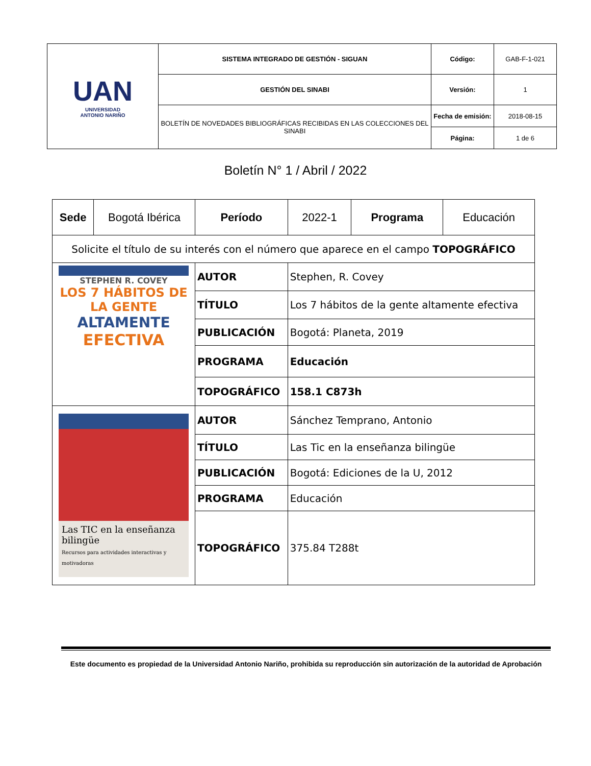| UAN UNIVERSIDAD ANTONIO NARIÑO | SISTEMA INTEGRADO DE GESTIÓN - SIGUAN | Código: | GAB-F-1-021 |
| | GESTIÓN DEL SINABI | Versión: | 1 |
| | BOLETÍN DE NOVEDADES BIBLIOGRÁFICAS RECIBIDAS EN LAS COLECCIONES DEL SINABI | Fecha de emisión: | 2018-08-15 |
| | | Página: | 1 de 6 |
Boletín N° 1 / Abril / 2022
| Sede | Bogotá Ibérica | Período | 2022-1 | Programa | Educación |
| Solicite el título de su interés con el número que aparece en el campo TOPOGRÁFICO | | | | | |
| STEPHEN R. COVEY LOS 7 HÁBITOS DE LA GENTE ALTAMENTE EFECTIVA | | AUTOR | Stephen, R. Covey | | |
| | | TÍTULO | Los 7 hábitos de la gente altamente efectiva | | |
| | | PUBLICACIÓN | Bogotá: Planeta, 2019 | | |
| | | PROGRAMA | Educación | | |
| | | TOPOGRÁFICO | 158.1 C873h | | |
| Las TIC en la enseñanza bilingüe Recursos para actividades interactivas y motivadoras | | AUTOR | Sánchez Temprano, Antonio | | |
| | | TÍTULO | Las Tic en la enseñanza bilingüe | | |
| | | PUBLICACIÓN | Bogotá: Ediciones de la U, 2012 | | |
| | | PROGRAMA | Educación | | |
| | | TOPOGRÁFICO | 375.84 T288t | | |
Este documento es propiedad de la Universidad Antonio Nariño, prohibida su reproducción sin autorización de la autoridad de Aprobación